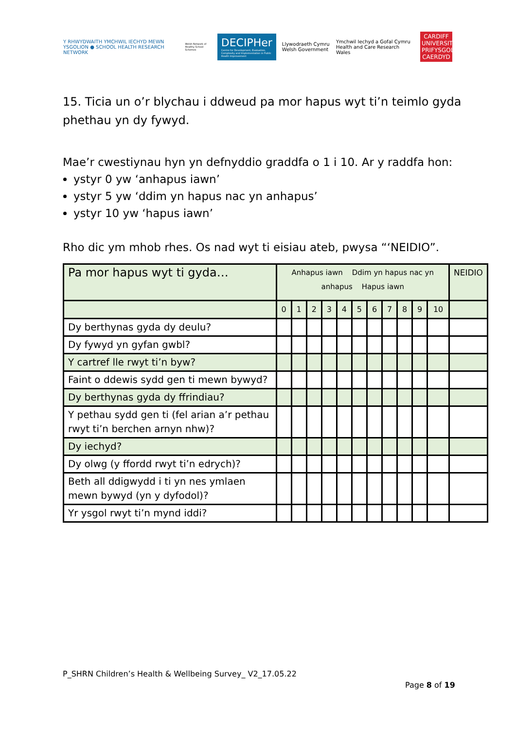Y RHWYDWAITH YMCHWIL IECHYD MEWN YSGOLION ● SCHOOL HEALTH RESEARCH NETWORK
Welsh Network of Healthy School Schemes
DECIPHer
Centre for Development, Evaluation, Complexity and Implementation in Public Health Improvement
Llywodraeth Cymru Welsh Government
Ymchwil Iechyd a Gofal Cymru Health and Care Research Wales
CARDIFF UNIVERSITY PRIFYSGOL CAERDYD
15. Ticia un o’r blychau i ddweud pa mor hapus wyt ti’n teimlo gyda phethau yn dy fywyd.
Mae’r cwestiynau hyn yn defnyddio graddfa o 1 i 10. Ar y raddfa hon:
ystyr 0 yw ‘anhapus iawn’
ystyr 5 yw ‘ddim yn hapus nac yn anhapus’
ystyr 10 yw ‘hapus iawn’
Rho dic ym mhob rhes. Os nad wyt ti eisiau ateb, pwysa “‘NEIDIO”.
| Pa mor hapus wyt ti gyda… | Anhapus iawn Ddim yn hapus nac yn anhapus Hapus iawn | | | | | | | | | | | NEIDIO |
| --- | --- | --- | --- | --- | --- | --- | --- | --- | --- | --- | --- | --- |
| | 0 | 1 | 2 | 3 | 4 | 5 | 6 | 7 | 8 | 9 | 10 | |
| Dy berthynas gyda dy deulu? | | | | | | | | | | | | |
| Dy fywyd yn gyfan gwbl? | | | | | | | | | | | | |
| Y cartref lle rwyt ti’n byw? | | | | | | | | | | | | |
| Faint o ddewis sydd gen ti mewn bywyd? | | | | | | | | | | | | |
| Dy berthynas gyda dy ffrindiau? | | | | | | | | | | | | |
| Y pethau sydd gen ti (fel arian a’r pethau rwyt ti’n berchen arnyn nhw)? | | | | | | | | | | | | |
| Dy iechyd? | | | | | | | | | | | | |
| Dy olwg (y ffordd rwyt ti’n edrych)? | | | | | | | | | | | | |
| Beth all ddigwydd i ti yn nes ymlaen mewn bywyd (yn y dyfodol)? | | | | | | | | | | | | |
| Yr ysgol rwyt ti’n mynd iddi? | | | | | | | | | | | | |
P_SHRN Children’s Health & Wellbeing Survey_ V2_17.05.22
Page 8 of 19